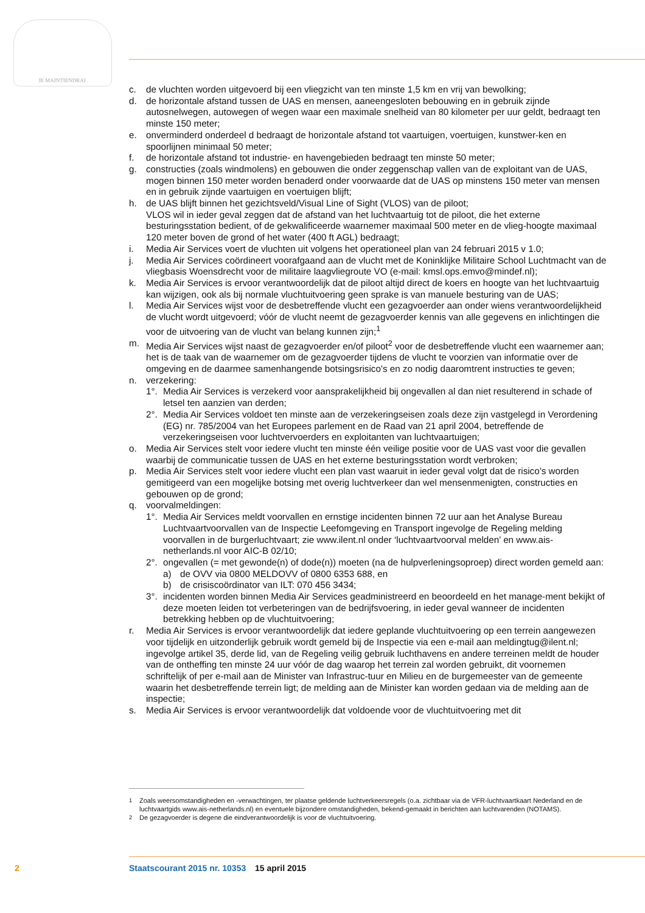JE MAINTIENDRAI
c. de vluchten worden uitgevoerd bij een vliegzicht van ten minste 1,5 km en vrij van bewolking;
d. de horizontale afstand tussen de UAS en mensen, aaneengesloten bebouwing en in gebruik zijnde autosnelwegen, autowegen of wegen waar een maximale snelheid van 80 kilometer per uur geldt, bedraagt ten minste 150 meter;
e. onverminderd onderdeel d bedraagt de horizontale afstand tot vaartuigen, voertuigen, kunstwer-ken en spoorlijnen minimaal 50 meter;
f. de horizontale afstand tot industrie- en havengebieden bedraagt ten minste 50 meter;
g. constructies (zoals windmolens) en gebouwen die onder zeggenschap vallen van de exploitant van de UAS, mogen binnen 150 meter worden benaderd onder voorwaarde dat de UAS op minstens 150 meter van mensen en in gebruik zijnde vaartuigen en voertuigen blijft;
h. de UAS blijft binnen het gezichtsveld/Visual Line of Sight (VLOS) van de piloot;
VLOS wil in ieder geval zeggen dat de afstand van het luchtvaartuig tot de piloot, die het externe besturingsstation bedient, of de gekwalificeerde waarnemer maximaal 500 meter en de vlieg-hoogte maximaal 120 meter boven de grond of het water (400 ft AGL) bedraagt;
i. Media Air Services voert de vluchten uit volgens het operationeel plan van 24 februari 2015 v 1.0;
j. Media Air Services coördineert voorafgaand aan de vlucht met de Koninklijke Militaire School Luchtmacht van de vliegbasis Woensdrecht voor de militaire laagvliegroute VO (e-mail: kmsl.ops.emvo@mindef.nl);
k. Media Air Services is ervoor verantwoordelijk dat de piloot altijd direct de koers en hoogte van het luchtvaartuig kan wijzigen, ook als bij normale vluchtuitvoering geen sprake is van manuele besturing van de UAS;
l. Media Air Services wijst voor de desbetreffende vlucht een gezagvoerder aan onder wiens verantwoordelijkheid de vlucht wordt uitgevoerd; vóór de vlucht neemt de gezagvoerder kennis van alle gegevens en inlichtingen die voor de uitvoering van de vlucht van belang kunnen zijn;<sup>1</sup>
m. Media Air Services wijst naast de gezagvoerder en/of piloot<sup>2</sup> voor de desbetreffende vlucht een waarnemer aan; het is de taak van de waarnemer om de gezagvoerder tijdens de vlucht te voorzien van informatie over de omgeving en de daarmee samenhangende botsingsrisico’s en zo nodig daaromtrent instructies te geven;
n. verzekering:
1°. Media Air Services is verzekerd voor aansprakelijkheid bij ongevallen al dan niet resulterend in schade of letsel ten aanzien van derden;
2°. Media Air Services voldoet ten minste aan de verzekeringseisen zoals deze zijn vastgelegd in Verordening (EG) nr. 785/2004 van het Europees parlement en de Raad van 21 april 2004, betreffende de verzekeringseisen voor luchtvervoerders en exploitanten van luchtvaartuigen;
o. Media Air Services stelt voor iedere vlucht ten minste één veilige positie voor de UAS vast voor die gevallen waarbij de communicatie tussen de UAS en het externe besturingsstation wordt verbroken;
p. Media Air Services stelt voor iedere vlucht een plan vast waaruit in ieder geval volgt dat de risico’s worden gemitigeerd van een mogelijke botsing met overig luchtverkeer dan wel mensenmenigten, constructies en gebouwen op de grond;
q. voorvalmeldingen:
1°. Media Air Services meldt voorvallen en ernstige incidenten binnen 72 uur aan het Analyse Bureau Luchtvaartvoorvallen van de Inspectie Leefomgeving en Transport ingevolge de Regeling melding voorvallen in de burgerluchtvaart; zie www.ilent.nl onder ‘luchtvaartvoorval melden’ en www.ais-netherlands.nl voor AIC-B 02/10;
2°. ongevallen (= met gewonde(n) of dode(n)) moeten (na de hulpverleningsoproep) direct worden gemeld aan:
a) de OVV via 0800 MELDOVV of 0800 6353 688, en
b) de crisiscoördinator van ILT: 070 456 3434;
3°. incidenten worden binnen Media Air Services geadministreerd en beoordeeld en het manage-ment bekijkt of deze moeten leiden tot verbeteringen van de bedrijfsvoering, in ieder geval wanneer de incidenten betrekking hebben op de vluchtuitvoering;
r. Media Air Services is ervoor verantwoordelijk dat iedere geplande vluchtuitvoering op een terrein aangewezen voor tijdelijk en uitzonderlijk gebruik wordt gemeld bij de Inspectie via een e-mail aan meldingtug@ilent.nl; ingevolge artikel 35, derde lid, van de Regeling veilig gebruik luchthavens en andere terreinen meldt de houder van de ontheffing ten minste 24 uur vóór de dag waarop het terrein zal worden gebruikt, dit voornemen schriftelijk of per e-mail aan de Minister van Infrastruc-tuur en Milieu en de burgemeester van de gemeente waarin het desbetreffende terrein ligt; de melding aan de Minister kan worden gedaan via de melding aan de inspectie;
s. Media Air Services is ervoor verantwoordelijk dat voldoende voor de vluchtuitvoering met dit
<sup>1</sup> Zoals weersomstandigheden en -verwachtingen, ter plaatse geldende luchtverkeersregels (o.a. zichtbaar via de VFR-luchtvaartkaart Nederland en de luchtvaartgids www.ais-netherlands.nl) en eventuele bijzondere omstandigheden, bekend-gemaakt in berichten aan luchtvarenden (NOTAMS).
<sup>2</sup> De gezagvoerder is degene die eindverantwoordelijk is voor de vluchtuitvoering.
2 Staatscourant 2015 nr. 10353 15 april 2015